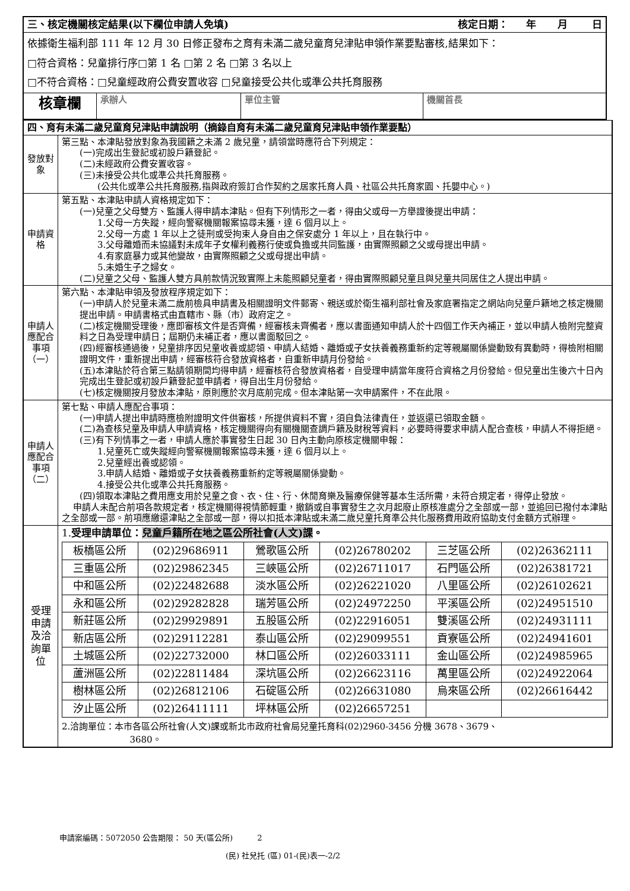| 三、核定機關核定結果(以下欄位申請人免填) 核定日期： 年 月 日 | | | |
| 依據衛生福利部 111 年 12 月 30 日修正發布之育有未滿二歲兒童育兒津貼申領作業要點審核,結果如下： □符合資格：兒童排行序□第 1 名 □第 2 名 □第 3 名以上 □不符合資格：□兒童經政府公費安置收容 □兒童接受公共化或準公共托育服務 | | | |
| 核章欄 | 承辦人 | 單位主管 | 機關首長 |
| 四、育有未滿二歲兒童育兒津貼申請說明（摘錄自育有未滿二歲兒童育兒津貼申領作業要點） | |
| 發放對象 | 第三點、本津貼發放對象為我國籍之未滿 2 歲兒童，請領當時應符合下列規定： (一)完成出生登記或初設戶籍登記。 (二)未經政府公費安置收容。 (三)未接受公共化或準公共托育服務。 (公共化或準公共托育服務,指與政府簽訂合作契約之居家托育人員、社區公共托育家園、托嬰中心。) |
| 申請資格 | 第五點、本津貼申請人資格規定如下： (一)兒童之父母雙方、監護人得申請本津貼。但有下列情形之一者，得由父或母一方舉證後提出申請： 1.父母一方失蹤，經向警察機關報案協尋未獲，達 6 個月以上。 2.父母一方處 1 年以上之徒刑或受拘束人身自由之保安處分 1 年以上，且在執行中。 3.父母離婚而未協議對未成年子女權利義務行使或負擔或共同監護，由實際照顧之父或母提出申請。 4.有家庭暴力或其他變故，由實際照顧之父或母提出申請。 5.未婚生子之婦女。 (二)兒童之父母、監護人雙方具前款情況致實際上未能照顧兒童者，得由實際照顧兒童且與兒童共同居住之人提出申請。 |
| 申請人應配合事項（一） | 第六點、本津貼申領及發放程序規定如下： (一)申請人於兒童未滿二歲前檢具申請書及相關證明文件郵寄、親送或於衛生福利部社會及家庭署指定之網站向兒童戶籍地之核定機關提出申請。申請書格式由直轄市、縣（市）政府定之。 (二)核定機關受理後，應即審核文件是否齊備，經審核未齊備者，應以書面通知申請人於十四個工作天內補正，並以申請人檢附完整資料之日為受理申請日；屆期仍未補正者，應以書面駁回之。 (四)經審核通過後，兒童排序因兒童收養或認領、申請人結婚、離婚或子女扶養義務重新約定等親屬關係變動致有異動時，得檢附相關證明文件，重新提出申請，經審核符合發放資格者，自重新申請月份發給。 (五)本津貼於符合第三點請領期間均得申請，經審核符合發放資格者，自受理申請當年度符合資格之月份發給。但兒童出生後六十日內完成出生登記或初設戶籍登記並申請者，得自出生月份發給。 (七)核定機關按月發放本津貼，原則應於次月底前完成。但本津貼第一次申請案件，不在此限。 |
| 申請人應配合事項（二） | 第七點、申請人應配合事項： (一)申請人提出申請時應檢附證明文件供審核，所提供資料不實，須自負法律責任，並返還已領取金額。 (二)為查核兒童及申請人申請資格，核定機關得向有關機關查調戶籍及財稅等資料，必要時得要求申請人配合查核，申請人不得拒絕。 (三)有下列情事之一者，申請人應於事實發生日起 30 日內主動向原核定機關申報： 1.兒童死亡或失蹤經向警察機關報案協尋未獲，達 6 個月以上。 2.兒童經出養或認領。 3.申請人結婚、離婚或子女扶養義務重新約定等親屬關係變動。 4.接受公共化或準公共托育服務。 (四)領取本津貼之費用應支用於兒童之食、衣、住、行、休閒育樂及醫療保健等基本生活所需，未符合規定者，得停止發放。 申請人未配合前項各款規定者，核定機關得視情節輕重，撤銷或自事實發生之次月起廢止原核准處分之全部或一部，並追回已撥付本津貼之全部或一部。前項應繳還津貼之全部或一部，得以扣抵本津貼或未滿二歲兒童托育準公共化服務費用政府協助支付金額方式辦理。 |
| 受理申請及洽詢單位 | 1. 受理申請單位： 兒童戶籍所在地之區公所社會(人文)課 。 / 板橋區公所 / (02)29686911 / 鶯歌區公所 / (02)26780202 / 三芝區公所 / (02)26362111 / / 三重區公所 / (02)29862345 / 三峽區公所 / (02)26711017 / 石門區公所 / (02)26381721 / / 中和區公所 / (02)22482688 / 淡水區公所 / (02)26221020 / 八里區公所 / (02)26102621 / / 永和區公所 / (02)29282828 / 瑞芳區公所 / (02)24972250 / 平溪區公所 / (02)24951510 / / 新莊區公所 / (02)29929891 / 五股區公所 / (02)22916051 / 雙溪區公所 / (02)24931111 / / 新店區公所 / (02)29112281 / 泰山區公所 / (02)29099551 / 貢寮區公所 / (02)24941601 / / 土城區公所 / (02)22732000 / 林口區公所 / (02)26033111 / 金山區公所 / (02)24985965 / / 蘆洲區公所 / (02)22811484 / 深坑區公所 / (02)26623116 / 萬里區公所 / (02)24922064 / / 樹林區公所 / (02)26812106 / 石碇區公所 / (02)26631080 / 烏來區公所 / (02)26616442 / / 汐止區公所 / (02)26411111 / 坪林區公所 / (02)26657251 / / / 2.洽詢單位：本市各區公所社會(人文)課或新北市政府社會局兒童托育科(02)2960-3456 分機 3678、3679、 3680。 |
申請案編碼：5072050 公告期限： 50 天(區公所) 2
(民) 社兒托 (區) 01-(民)表一-2/2